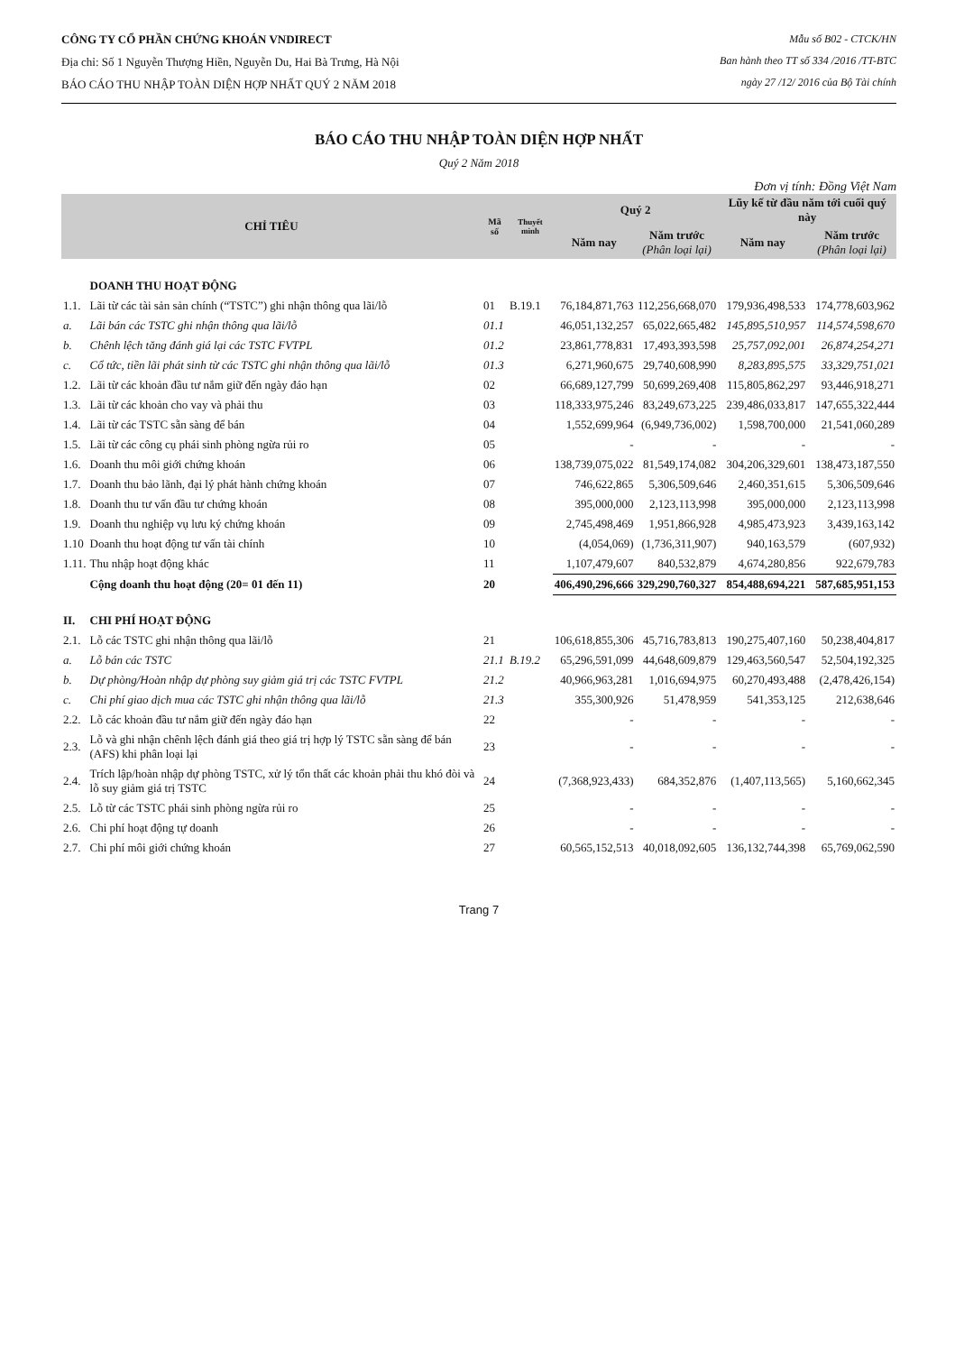CÔNG TY CỔ PHẦN CHỨNG KHOÁN VNDIRECT
Địa chỉ: Số 1 Nguyễn Thượng Hiền, Nguyễn Du, Hai Bà Trưng, Hà Nội
BÁO CÁO THU NHẬP TOÀN DIỆN HỢP NHẤT QUÝ 2 NĂM 2018
Mẫu số B02 - CTCK/HN
Ban hành theo TT số 334 /2016 /TT-BTC
ngày 27 /12/ 2016 của Bộ Tài chính
BÁO CÁO THU NHẬP TOÀN DIỆN HỢP NHẤT
Quý 2 Năm 2018
Đơn vị tính: Đồng Việt Nam
| CHỈ TIÊU | | Mã số | Thuyết minh | Quý 2 | | Lũy kế từ đầu năm tới cuối quý này | |
| --- | --- | --- | --- | --- | --- | --- | --- |
| | | | | Năm nay | Năm trước (Phân loại lại) | Năm nay | Năm trước (Phân loại lại) |
| | DOANH THU HOẠT ĐỘNG | | | | | | |
| 1.1. | Lãi từ các tài sản sản chính (“TSTC”) ghi nhận thông qua lãi/lỗ | 01 | B.19.1 | 76,184,871,763 | 112,256,668,070 | 179,936,498,533 | 174,778,603,962 |
| a. | Lãi bán các TSTC ghi nhận thông qua lãi/lỗ | 01.1 | | 46,051,132,257 | 65,022,665,482 | 145,895,510,957 | 114,574,598,670 |
| b. | Chênh lệch tăng đánh giá lại các TSTC FVTPL | 01.2 | | 23,861,778,831 | 17,493,393,598 | 25,757,092,001 | 26,874,254,271 |
| c. | Cổ tức, tiền lãi phát sinh từ các TSTC ghi nhận thông qua lãi/lỗ | 01.3 | | 6,271,960,675 | 29,740,608,990 | 8,283,895,575 | 33,329,751,021 |
| 1.2. | Lãi từ các khoản đầu tư nắm giữ đến ngày đáo hạn | 02 | | 66,689,127,799 | 50,699,269,408 | 115,805,862,297 | 93,446,918,271 |
| 1.3. | Lãi từ các khoản cho vay và phải thu | 03 | | 118,333,975,246 | 83,249,673,225 | 239,486,033,817 | 147,655,322,444 |
| 1.4. | Lãi từ các TSTC sẵn sàng để bán | 04 | | 1,552,699,964 | (6,949,736,002) | 1,598,700,000 | 21,541,060,289 |
| 1.5. | Lãi từ các công cụ phái sinh phòng ngừa rủi ro | 05 | | - | - | - | - |
| 1.6. | Doanh thu môi giới chứng khoán | 06 | | 138,739,075,022 | 81,549,174,082 | 304,206,329,601 | 138,473,187,550 |
| 1.7. | Doanh thu bảo lãnh, đại lý phát hành chứng khoán | 07 | | 746,622,865 | 5,306,509,646 | 2,460,351,615 | 5,306,509,646 |
| 1.8. | Doanh thu tư vấn đầu tư chứng khoán | 08 | | 395,000,000 | 2,123,113,998 | 395,000,000 | 2,123,113,998 |
| 1.9. | Doanh thu nghiệp vụ lưu ký chứng khoán | 09 | | 2,745,498,469 | 1,951,866,928 | 4,985,473,923 | 3,439,163,142 |
| 1.10 | Doanh thu hoạt động tư vấn tài chính | 10 | | (4,054,069) | (1,736,311,907) | 940,163,579 | (607,932) |
| 1.11. | Thu nhập hoạt động khác | 11 | | 1,107,479,607 | 840,532,879 | 4,674,280,856 | 922,679,783 |
| | Cộng doanh thu hoạt động (20= 01 đến 11) | 20 | | 406,490,296,666 | 329,290,760,327 | 854,488,694,221 | 587,685,951,153 |
| II. | CHI PHÍ HOẠT ĐỘNG | | | | | | |
| 2.1. | Lỗ các TSTC ghi nhận thông qua lãi/lỗ | 21 | | 106,618,855,306 | 45,716,783,813 | 190,275,407,160 | 50,238,404,817 |
| a. | Lỗ bán các TSTC | 21.1 | B.19.2 | 65,296,591,099 | 44,648,609,879 | 129,463,560,547 | 52,504,192,325 |
| b. | Dự phòng/Hoàn nhập dự phòng suy giảm giá trị các TSTC FVTPL | 21.2 | | 40,966,963,281 | 1,016,694,975 | 60,270,493,488 | (2,478,426,154) |
| c. | Chi phí giao dịch mua các TSTC ghi nhận thông qua lãi/lỗ | 21.3 | | 355,300,926 | 51,478,959 | 541,353,125 | 212,638,646 |
| 2.2. | Lỗ các khoản đầu tư nắm giữ đến ngày đáo hạn | 22 | | - | - | - | - |
| 2.3. | Lỗ và ghi nhận chênh lệch đánh giá theo giá trị hợp lý TSTC sẵn sàng để bán (AFS) khi phân loại lại | 23 | | - | - | - | - |
| 2.4. | Trích lập/hoàn nhập dự phòng TSTC, xử lý tổn thất các khoản phải thu khó đòi và lỗ suy giảm giá trị TSTC | 24 | | (7,368,923,433) | 684,352,876 | (1,407,113,565) | 5,160,662,345 |
| 2.5. | Lỗ từ các TSTC phái sinh phòng ngừa rủi ro | 25 | | - | - | - | - |
| 2.6. | Chi phí hoạt động tự doanh | 26 | | - | - | - | - |
| 2.7. | Chi phí môi giới chứng khoán | 27 | | 60,565,152,513 | 40,018,092,605 | 136,132,744,398 | 65,769,062,590 |
Trang 7